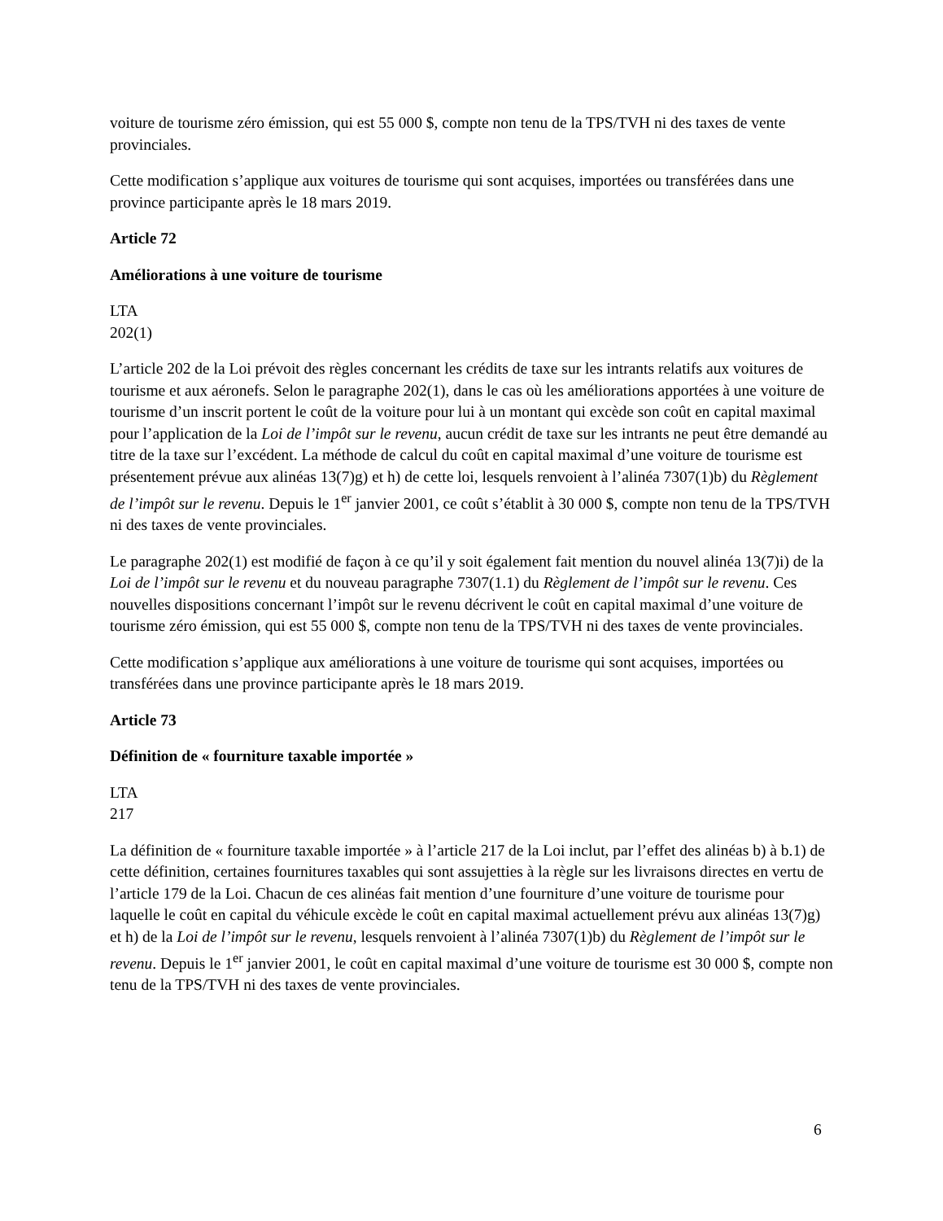voiture de tourisme zéro émission, qui est 55 000 $, compte non tenu de la TPS/TVH ni des taxes de vente provinciales.
Cette modification s’applique aux voitures de tourisme qui sont acquises, importées ou transférées dans une province participante après le 18 mars 2019.
Article 72
Améliorations à une voiture de tourisme
LTA
202(1)
L’article 202 de la Loi prévoit des règles concernant les crédits de taxe sur les intrants relatifs aux voitures de tourisme et aux aéronefs. Selon le paragraphe 202(1), dans le cas où les améliorations apportées à une voiture de tourisme d’un inscrit portent le coût de la voiture pour lui à un montant qui excède son coût en capital maximal pour l’application de la Loi de l’impôt sur le revenu, aucun crédit de taxe sur les intrants ne peut être demandé au titre de la taxe sur l’excédent. La méthode de calcul du coût en capital maximal d’une voiture de tourisme est présentement prévue aux alinéas 13(7)g) et h) de cette loi, lesquels renvoient à l’alinéa 7307(1)b) du Règlement de l’impôt sur le revenu. Depuis le 1<sup>er</sup> janvier 2001, ce coût s’établit à 30 000 $, compte non tenu de la TPS/TVH ni des taxes de vente provinciales.
Le paragraphe 202(1) est modifié de façon à ce qu’il y soit également fait mention du nouvel alinéa 13(7)i) de la Loi de l’impôt sur le revenu et du nouveau paragraphe 7307(1.1) du Règlement de l’impôt sur le revenu. Ces nouvelles dispositions concernant l’impôt sur le revenu décrivent le coût en capital maximal d’une voiture de tourisme zéro émission, qui est 55 000 $, compte non tenu de la TPS/TVH ni des taxes de vente provinciales.
Cette modification s’applique aux améliorations à une voiture de tourisme qui sont acquises, importées ou transférées dans une province participante après le 18 mars 2019.
Article 73
Définition de « fourniture taxable importée »
LTA
217
La définition de « fourniture taxable importée » à l’article 217 de la Loi inclut, par l’effet des alinéas b) à b.1) de cette définition, certaines fournitures taxables qui sont assujetties à la règle sur les livraisons directes en vertu de l’article 179 de la Loi. Chacun de ces alinéas fait mention d’une fourniture d’une voiture de tourisme pour laquelle le coût en capital du véhicule excède le coût en capital maximal actuellement prévu aux alinéas 13(7)g) et h) de la Loi de l’impôt sur le revenu, lesquels renvoient à l’alinéa 7307(1)b) du Règlement de l’impôt sur le revenu. Depuis le 1<sup>er</sup> janvier 2001, le coût en capital maximal d’une voiture de tourisme est 30 000 $, compte non tenu de la TPS/TVH ni des taxes de vente provinciales.
6